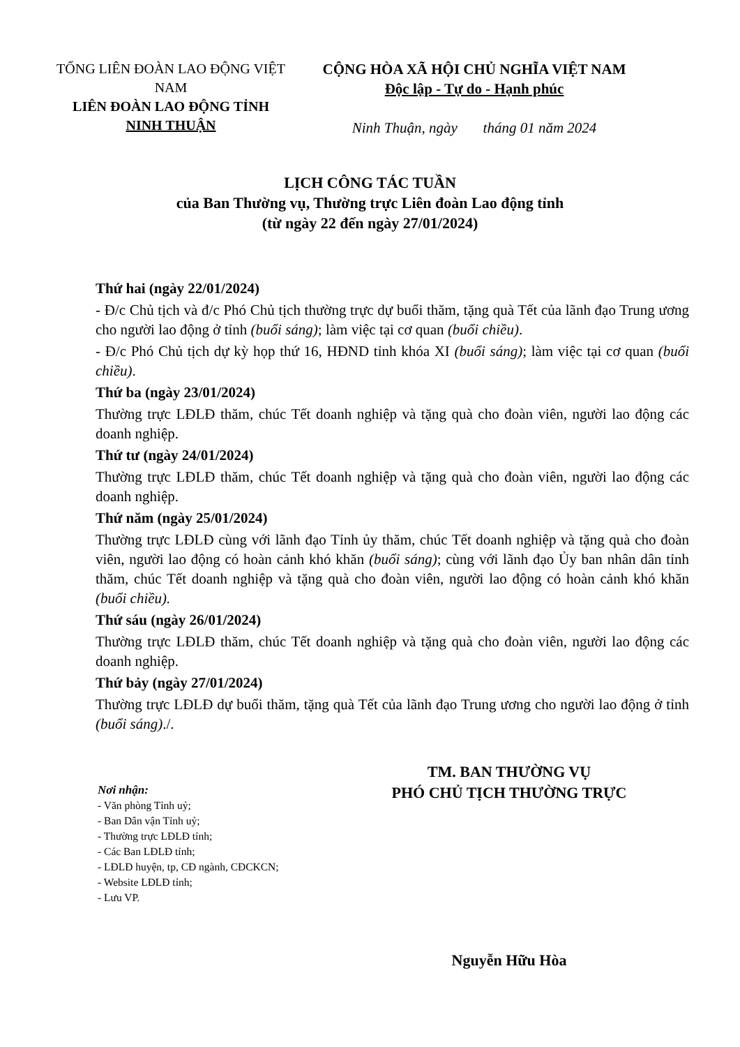TỔNG LIÊN ĐOÀN LAO ĐỘNG VIỆT NAM
LIÊN ĐOÀN LAO ĐỘNG TỈNH NINH THUẬN
CỘNG HÒA XÃ HỘI CHỦ NGHĨA VIỆT NAM
Độc lập - Tự do - Hạnh phúc
Ninh Thuận, ngày tháng 01 năm 2024
LỊCH CÔNG TÁC TUẦN
của Ban Thường vụ, Thường trực Liên đoàn Lao động tỉnh
(từ ngày 22 đến ngày 27/01/2024)
Thứ hai (ngày 22/01/2024)
- Đ/c Chủ tịch và đ/c Phó Chủ tịch thường trực dự buổi thăm, tặng quà Tết của lãnh đạo Trung ương cho người lao động ở tỉnh (buổi sáng); làm việc tại cơ quan (buổi chiều).
- Đ/c Phó Chủ tịch dự kỳ họp thứ 16, HĐND tỉnh khóa XI (buổi sáng); làm việc tại cơ quan (buổi chiều).
Thứ ba (ngày 23/01/2024)
Thường trực LĐLĐ thăm, chúc Tết doanh nghiệp và tặng quà cho đoàn viên, người lao động các doanh nghiệp.
Thứ tư (ngày 24/01/2024)
Thường trực LĐLĐ thăm, chúc Tết doanh nghiệp và tặng quà cho đoàn viên, người lao động các doanh nghiệp.
Thứ năm (ngày 25/01/2024)
Thường trực LĐLĐ cùng với lãnh đạo Tỉnh ủy thăm, chúc Tết doanh nghiệp và tặng quà cho đoàn viên, người lao động có hoàn cảnh khó khăn (buổi sáng); cùng với lãnh đạo Ủy ban nhân dân tỉnh thăm, chúc Tết doanh nghiệp và tặng quà cho đoàn viên, người lao động có hoàn cảnh khó khăn (buổi chiều).
Thứ sáu (ngày 26/01/2024)
Thường trực LĐLĐ thăm, chúc Tết doanh nghiệp và tặng quà cho đoàn viên, người lao động các doanh nghiệp.
Thứ bảy (ngày 27/01/2024)
Thường trực LĐLĐ dự buổi thăm, tặng quà Tết của lãnh đạo Trung ương cho người lao động ở tỉnh (buổi sáng)./.
Nơi nhận:
- Văn phòng Tỉnh uỷ;
- Ban Dân vận Tỉnh uỷ;
- Thường trực LĐLĐ tỉnh;
- Các Ban LĐLĐ tỉnh;
- LĐLĐ huyện, tp, CĐ ngành, CĐCKCN;
- Website LĐLĐ tỉnh;
- Lưu VP.
TM. BAN THƯỜNG VỤ
PHÓ CHỦ TỊCH THƯỜNG TRỰC
Nguyễn Hữu Hòa